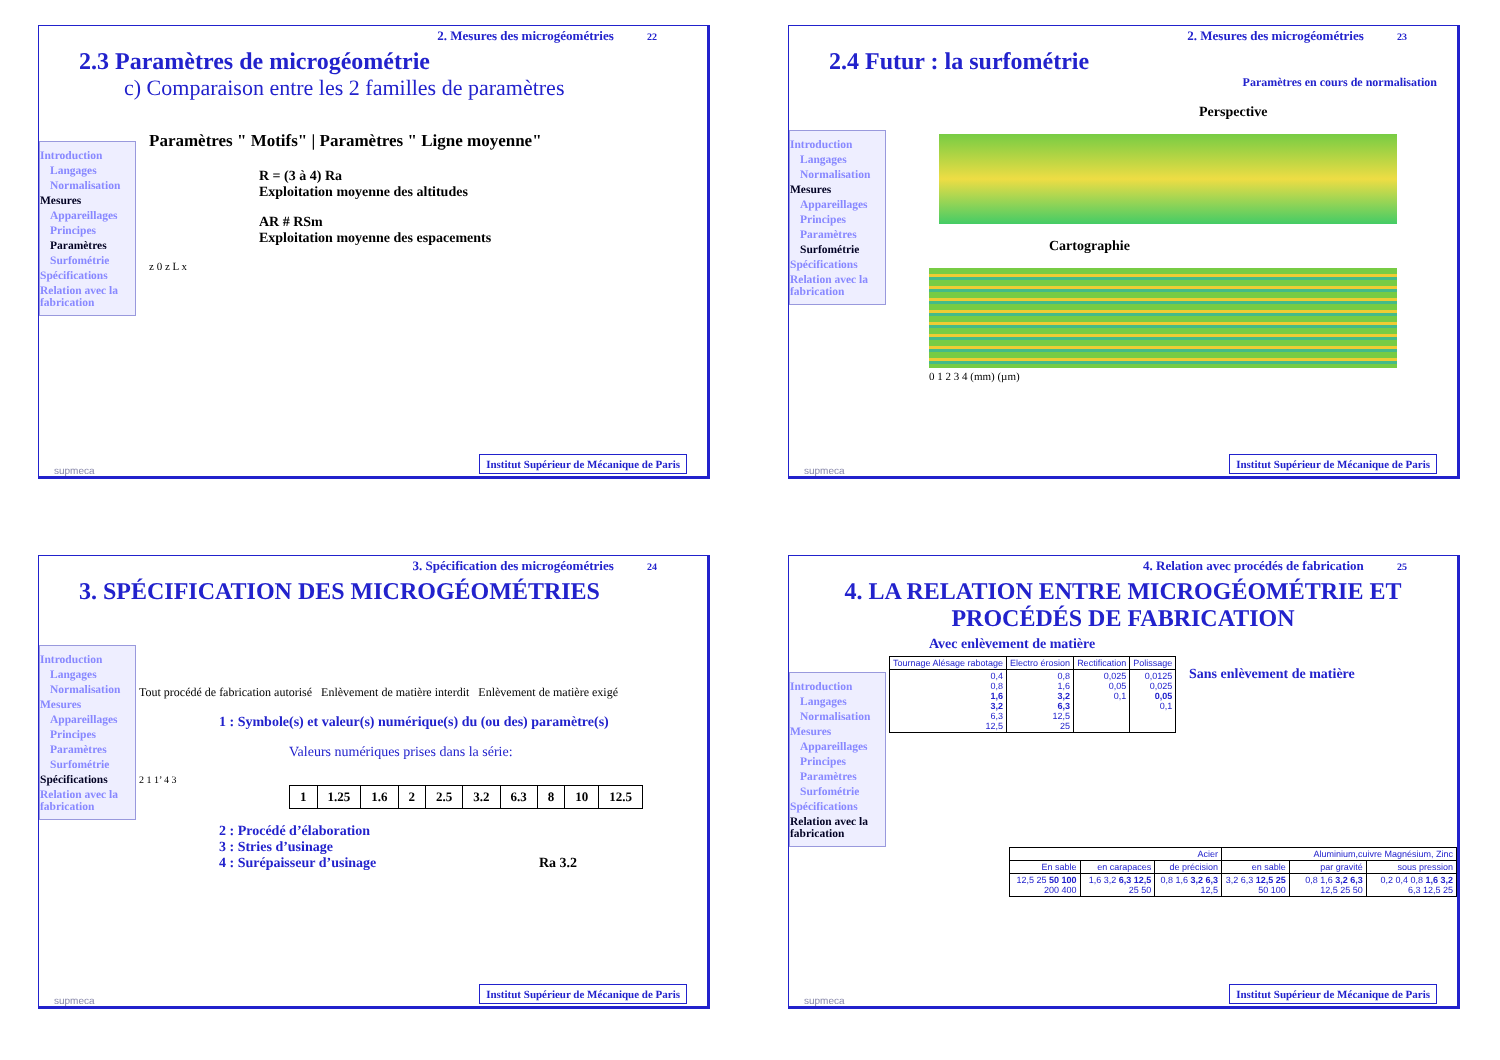2. Mesures des microgéométries 22
2.3 Paramètres de microgéométrie
c) Comparaison entre les 2 familles de paramètres
Introduction
Langages
Normalisation
Mesures
Appareillages
Principes
Paramètres
Surfométrie
Spécifications
Relation avec la fabrication
Paramètres " Motifs" | Paramètres " Ligne moyenne"
R = (3 à 4) Ra
Exploitation moyenne des altitudes
AR # RSm
Exploitation moyenne des espacements
z 0 z L x
Institut Supérieur de Mécanique de Paris
supmeca
2. Mesures des microgéométries 23
2.4 Futur : la surfométrie
Paramètres en cours de normalisation
Introduction
Langages
Normalisation
Mesures
Appareillages
Principes
Paramètres
Surfométrie
Spécifications
Relation avec la fabrication
Perspective
Cartographie
0 1 2 3 4 (mm) (µm)
Institut Supérieur de Mécanique de Paris
supmeca
3. Spécification des microgéométries 24
3. SPÉCIFICATION DES MICROGÉOMÉTRIES
Introduction
Langages
Normalisation
Mesures
Appareillages
Principes
Paramètres
Surfométrie
Spécifications
Relation avec la fabrication
Tout procédé de fabrication autorisé Enlèvement de matière interdit Enlèvement de matière exigé
1 : Symbole(s) et valeur(s) numérique(s) du (ou des) paramètre(s)
Valeurs numériques prises dans la série:
2 1 1’ 4 3
| 1 | 1.25 | 1.6 | 2 | 2.5 | 3.2 | 6.3 | 8 | 10 | 12.5 |
2 : Procédé d’élaboration
3 : Stries d’usinage
4 : Surépaisseur d’usinage
Ra 3.2
Institut Supérieur de Mécanique de Paris
supmeca
4. Relation avec procédés de fabrication 25
4. LA RELATION ENTRE MICROGÉOMÉTRIE ET PROCÉDÉS DE FABRICATION
Introduction
Langages
Normalisation
Mesures
Appareillages
Principes
Paramètres
Surfométrie
Spécifications
Relation avec la fabrication
Avec enlèvement de matière
| Tournage Alésage rabotage | Electro érosion | Rectification | Polissage |
| --- | --- | --- | --- |
| 0,4 0,8 1,6 3,2 6,3 12,5 | 0,8 1,6 3,2 6,3 12,5 25 | 0,025 0,05 0,1 | 0,0125 0,025 0,05 0,1 |
Sans enlèvement de matière
| Acier | | | Aluminium,cuivre Magnésium, Zinc | | |
| --- | --- | --- | --- | --- | --- |
| En sable | en carapaces | de précision | en sable | par gravité | sous pression |
| 12,5 25 50 100 200 400 | 1,6 3,2 6,3 12,5 25 50 | 0,8 1,6 3,2 6,3 12,5 | 3,2 6,3 12,5 25 50 100 | 0,8 1,6 3,2 6,3 12,5 25 50 | 0,2 0,4 0,8 1,6 3,2 6,3 12,5 25 |
Institut Supérieur de Mécanique de Paris
supmeca